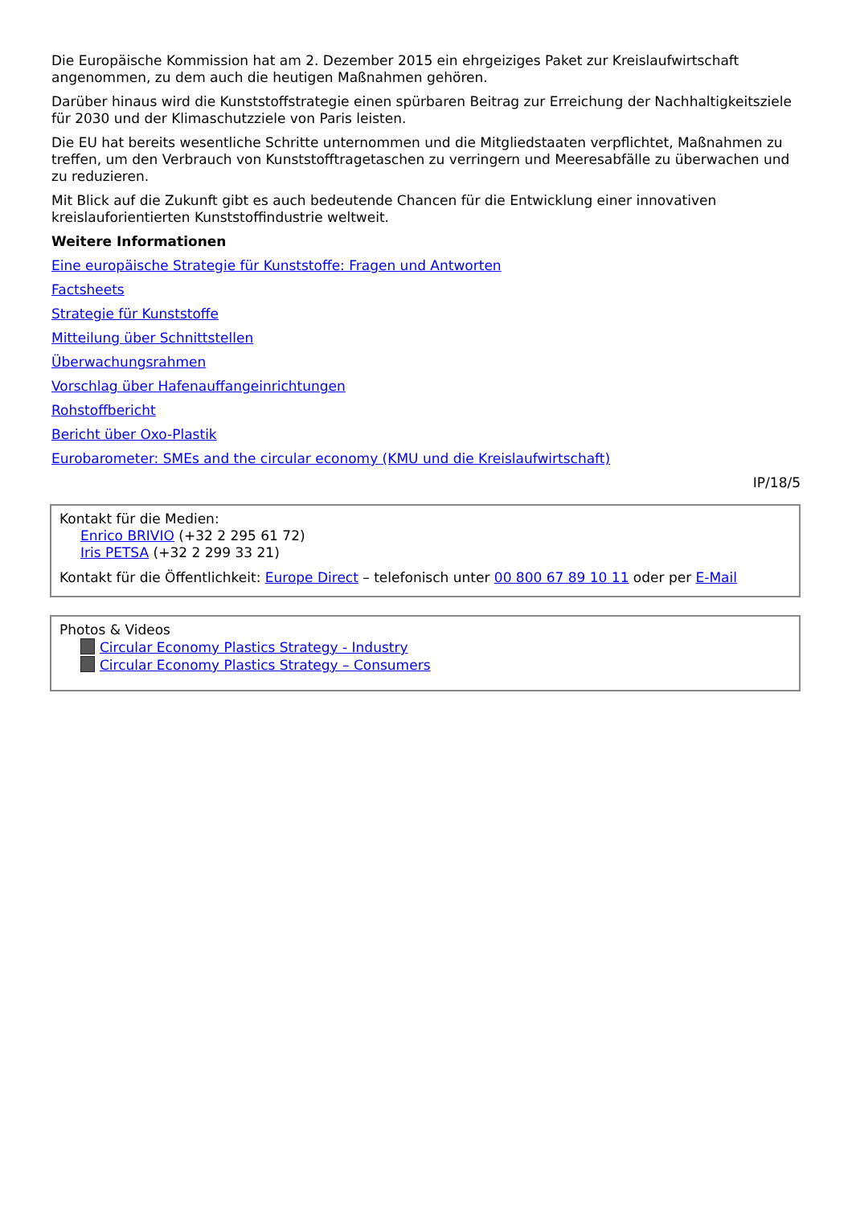Die Europäische Kommission hat am 2. Dezember 2015 ein ehrgeiziges Paket zur Kreislaufwirtschaft angenommen, zu dem auch die heutigen Maßnahmen gehören.
Darüber hinaus wird die Kunststoffstrategie einen spürbaren Beitrag zur Erreichung der Nachhaltigkeitsziele für 2030 und der Klimaschutzziele von Paris leisten.
Die EU hat bereits wesentliche Schritte unternommen und die Mitgliedstaaten verpflichtet, Maßnahmen zu treffen, um den Verbrauch von Kunststofftragetaschen zu verringern und Meeresabfälle zu überwachen und zu reduzieren.
Mit Blick auf die Zukunft gibt es auch bedeutende Chancen für die Entwicklung einer innovativen kreislauforientierten Kunststoffindustrie weltweit.
Weitere Informationen
Eine europäische Strategie für Kunststoffe: Fragen und Antworten
Factsheets
Strategie für Kunststoffe
Mitteilung über Schnittstellen
Überwachungsrahmen
Vorschlag über Hafenauffangeinrichtungen
Rohstoffbericht
Bericht über Oxo-Plastik
Eurobarometer: SMEs and the circular economy (KMU und die Kreislaufwirtschaft)
IP/18/5
Kontakt für die Medien:
Enrico BRIVIO (+32 2 295 61 72)
Iris PETSA (+32 2 299 33 21)
Kontakt für die Öffentlichkeit: Europe Direct – telefonisch unter 00 800 67 89 10 11 oder per E-Mail
Photos & Videos
Circular Economy Plastics Strategy - Industry
Circular Economy Plastics Strategy – Consumers